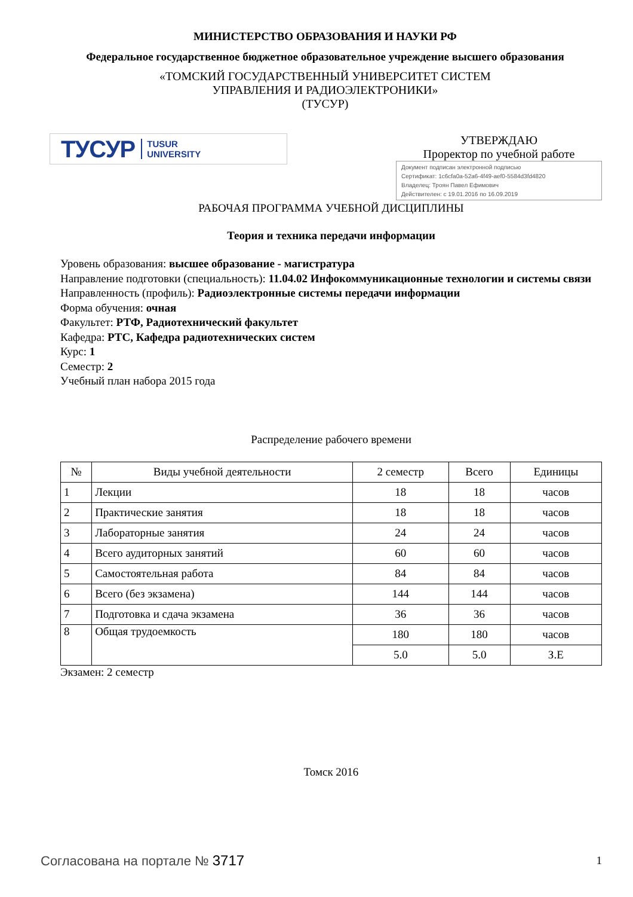МИНИСТЕРСТВО ОБРАЗОВАНИЯ И НАУКИ РФ
Федеральное государственное бюджетное образовательное учреждение высшего образования
«ТОМСКИЙ ГОСУДАРСТВЕННЫЙ УНИВЕРСИТЕТ СИСТЕМ
УПРАВЛЕНИЯ И РАДИОЭЛЕКТРОНИКИ»
(ТУСУР)
ТУСУР TUSUR
UNIVERSITY
УТВЕРЖДАЮ
Проректор по учебной работе
Документ подписан электронной подписью
Сертификат: 1c6cfa0a-52a6-4f49-aef0-5584d3fd4820
Владелец: Троян Павел Ефимович
Действителен: с 19.01.2016 по 16.09.2019
РАБОЧАЯ ПРОГРАММА УЧЕБНОЙ ДИСЦИПЛИНЫ
Теория и техника передачи информации
Уровень образования: высшее образование - магистратура
Направление подготовки (специальность): 11.04.02 Инфокоммуникационные технологии и системы связи
Направленность (профиль): Радиоэлектронные системы передачи информации
Форма обучения: очная
Факультет: РТФ, Радиотехнический факультет
Кафедра: РТС, Кафедра радиотехнических систем
Курс: 1
Семестр: 2
Учебный план набора 2015 года
Распределение рабочего времени
| № | Виды учебной деятельности | 2 семестр | Всего | Единицы |
| --- | --- | --- | --- | --- |
| 1 | Лекции | 18 | 18 | часов |
| 2 | Практические занятия | 18 | 18 | часов |
| 3 | Лабораторные занятия | 24 | 24 | часов |
| 4 | Всего аудиторных занятий | 60 | 60 | часов |
| 5 | Самостоятельная работа | 84 | 84 | часов |
| 6 | Всего (без экзамена) | 144 | 144 | часов |
| 7 | Подготовка и сдача экзамена | 36 | 36 | часов |
| 8 | Общая трудоемкость | 180 | 180 | часов |
| | | 5.0 | 5.0 | З.Е |
Экзамен: 2 семестр
Томск 2016
Согласована на портале № 3717 1